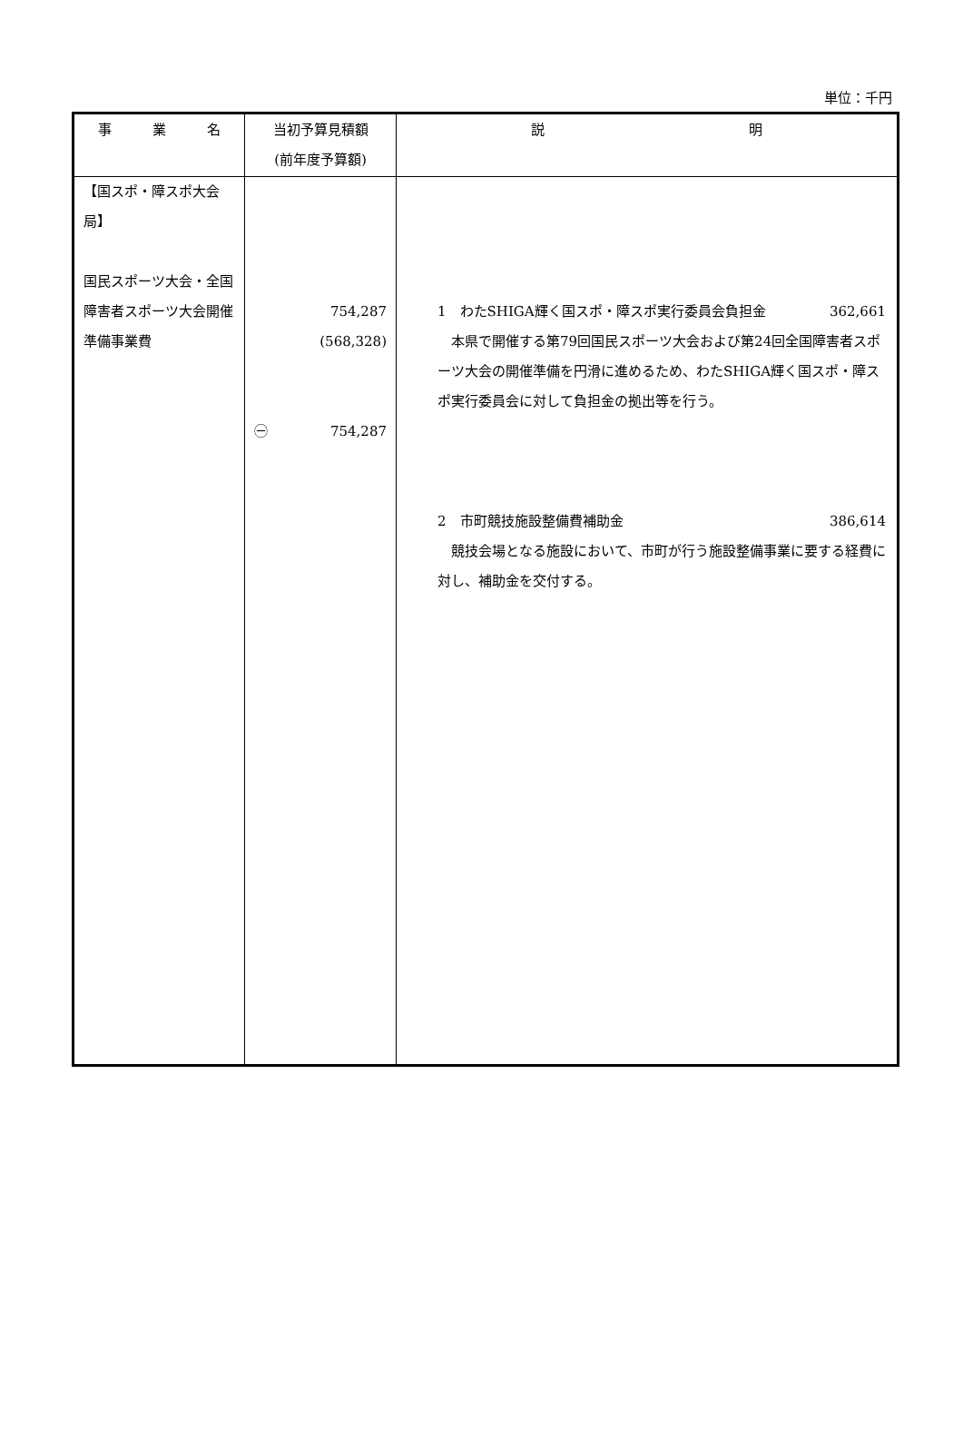単位：千円
| 事 業 名 | 当初予算見積額 (前年度予算額) | 説 明 |
| --- | --- | --- |
| 【国スポ・障スポ大会局】 国民スポーツ大会・全国障害者スポーツ大会開催準備事業費 | 754,287 (568,328) ㊀ 754,287 | 1 わたSHIGA輝く国スポ・障スポ実行委員会負担金 362,661 本県で開催する第79回国民スポーツ大会および第24回全国障害者スポーツ大会の開催準備を円滑に進めるため、わたSHIGA輝く国スポ・障スポ実行委員会に対して負担金の拠出等を行う。 2 市町競技施設整備費補助金 386,614 競技会場となる施設において、市町が行う施設整備事業に要する経費に対し、補助金を交付する。 |